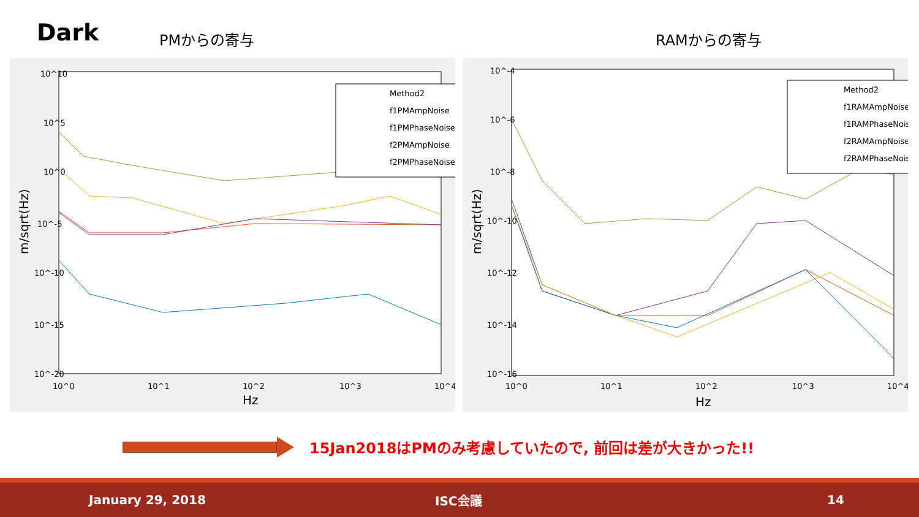Dark
PMからの寄与
RAMからの寄与
10^10
10^5
10^0
10^-5
10^-10
10^-15
10^-20
10^0
10^1
10^2
10^3
10^4
Hz
m/sqrt(Hz)
Method2
f1PMAmpNoise
f1PMPhaseNoise
f2PMAmpNoise
f2PMPhaseNoise
10^-4
10^-6
10^-8
10^-10
10^-12
10^-14
10^-16
10^0
10^1
10^2
10^3
10^4
Hz
m/sqrt(Hz)
Method2
f1RAMAmpNoise
f1RAMPhaseNoise
f2RAMAmpNoise
f2RAMPhaseNoise
15Jan2018はPMのみ考慮していたので, 前回は差が大きかった!!
January 29, 2018 ISC会議 14